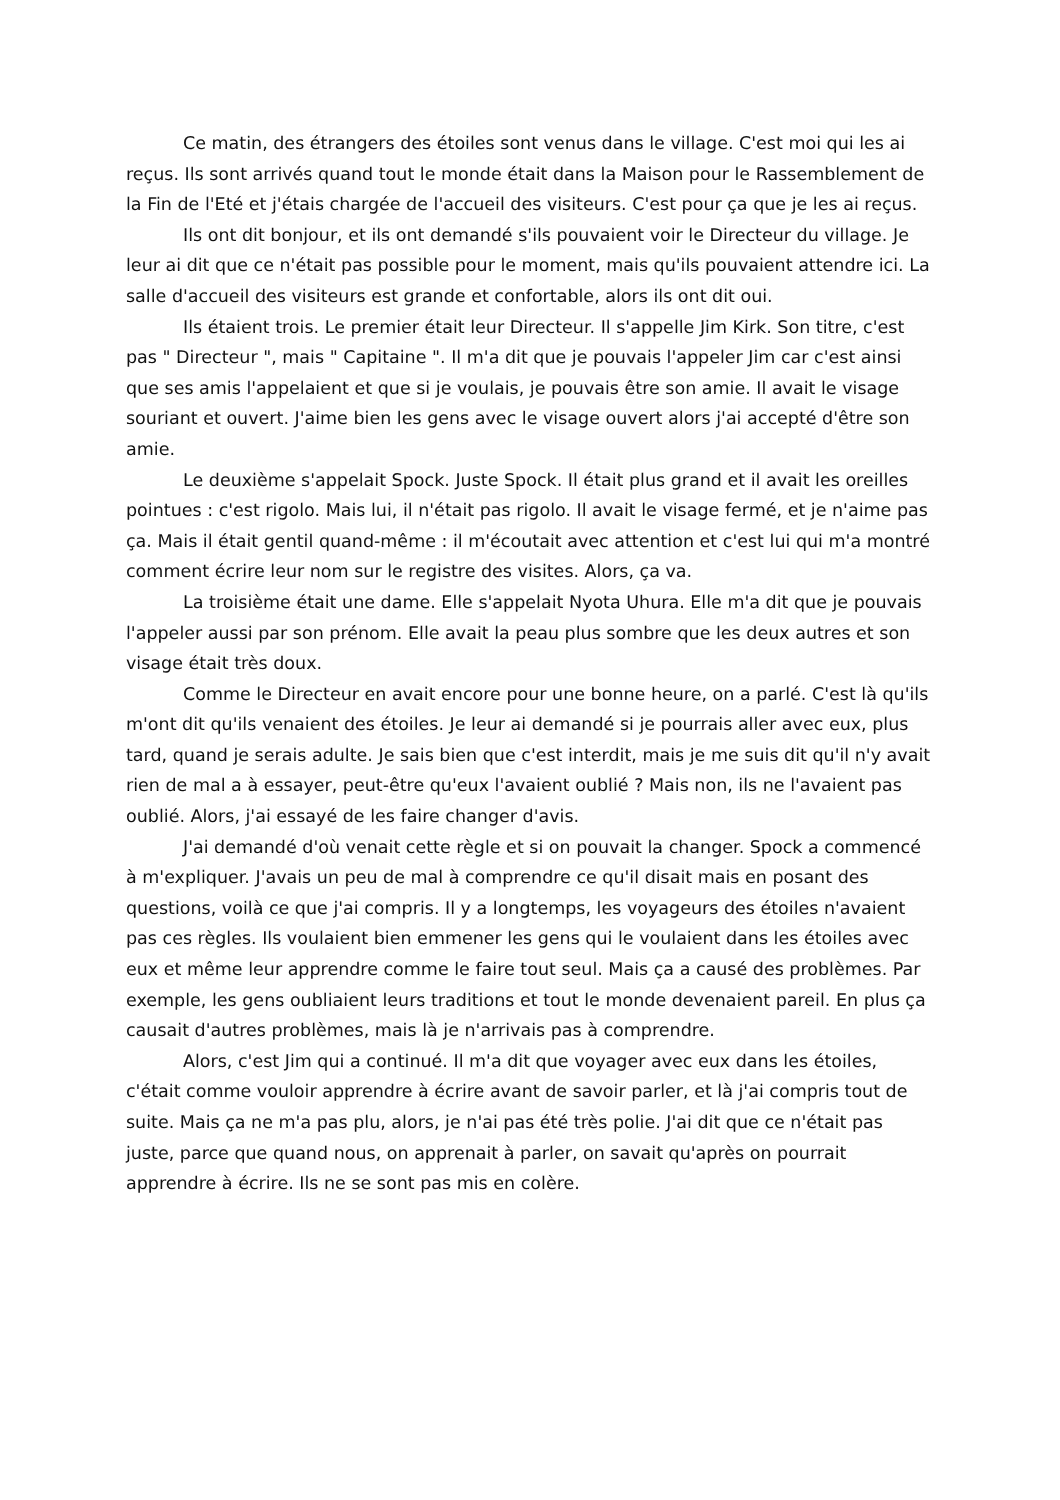Ce matin, des étrangers des étoiles sont venus dans le village. C'est moi qui les ai reçus. Ils sont arrivés quand tout le monde était dans la Maison pour le Rassemblement de la Fin de l'Eté et j'étais chargée de l'accueil des visiteurs. C'est pour ça que je les ai reçus.
Ils ont dit bonjour, et ils ont demandé s'ils pouvaient voir le Directeur du village. Je leur ai dit que ce n'était pas possible pour le moment, mais qu'ils pouvaient attendre ici. La salle d'accueil des visiteurs est grande et confortable, alors ils ont dit oui.
Ils étaient trois. Le premier était leur Directeur. Il s'appelle Jim Kirk. Son titre, c'est pas " Directeur ", mais " Capitaine ". Il m'a dit que je pouvais l'appeler Jim car c'est ainsi que ses amis l'appelaient et que si je voulais, je pouvais être son amie. Il avait le visage souriant et ouvert. J'aime bien les gens avec le visage ouvert alors j'ai accepté d'être son amie.
Le deuxième s'appelait Spock. Juste Spock. Il était plus grand et il avait les oreilles pointues : c'est rigolo. Mais lui, il n'était pas rigolo. Il avait le visage fermé, et je n'aime pas ça. Mais il était gentil quand-même : il m'écoutait avec attention et c'est lui qui m'a montré comment écrire leur nom sur le registre des visites. Alors, ça va.
La troisième était une dame. Elle s'appelait Nyota Uhura. Elle m'a dit que je pouvais l'appeler aussi par son prénom. Elle avait la peau plus sombre que les deux autres et son visage était très doux.
Comme le Directeur en avait encore pour une bonne heure, on a parlé. C'est là qu'ils m'ont dit qu'ils venaient des étoiles. Je leur ai demandé si je pourrais aller avec eux, plus tard, quand je serais adulte. Je sais bien que c'est interdit, mais je me suis dit qu'il n'y avait rien de mal a à essayer, peut-être qu'eux l'avaient oublié ? Mais non, ils ne l'avaient pas oublié. Alors, j'ai essayé de les faire changer d'avis.
J'ai demandé d'où venait cette règle et si on pouvait la changer. Spock a commencé à m'expliquer. J'avais un peu de mal à comprendre ce qu'il disait mais en posant des questions, voilà ce que j'ai compris. Il y a longtemps, les voyageurs des étoiles n'avaient pas ces règles. Ils voulaient bien emmener les gens qui le voulaient dans les étoiles avec eux et même leur apprendre comme le faire tout seul. Mais ça a causé des problèmes. Par exemple, les gens oubliaient leurs traditions et tout le monde devenaient pareil. En plus ça causait d'autres problèmes, mais là je n'arrivais pas à comprendre.
Alors, c'est Jim qui a continué. Il m'a dit que voyager avec eux dans les étoiles, c'était comme vouloir apprendre à écrire avant de savoir parler, et là j'ai compris tout de suite. Mais ça ne m'a pas plu, alors, je n'ai pas été très polie. J'ai dit que ce n'était pas juste, parce que quand nous, on apprenait à parler, on savait qu'après on pourrait apprendre à écrire. Ils ne se sont pas mis en colère.